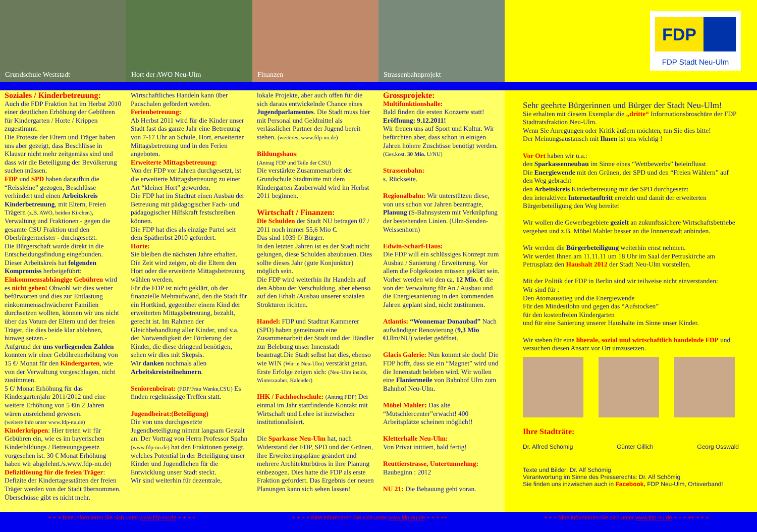Grundschule Weststadt Hort der AWO Neu-Ulm Finanzen Strassenbahnprojekt
FDP
FDP Stadt Neu-Ulm
Soziales / Kinderbetreuung:
Auch die FDP Fraktion hat im Herbst 2010 einer deutlichen Erhöhung der Gebühren für Kindergarten / Horte / Krippen zugestimmt.
Die Proteste der Eltern und Träger haben uns aber gezeigt, dass Beschlüsse in Klausur nicht mehr zeitgemäss sind und dass wir die Beteiligung der Bevölkerung suchen müssen.
FDP und SPD haben daraufhin die “Reissleine” gezogen, Beschlüsse verhindert und einen Arbeitskreis Kinderbetreuung, mit Eltern, Freien Trägern (z.B. AWO, beiden Kirchen), Verwaltung und Fraktionen - gegen die gesamte CSU Fraktion und den Oberbürgermeister - durchgesetzt.
Die Bürgerschaft wurde direkt in die Entscheidungsfindung eingebunden.
Dieser Arbeitskreis hat folgenden Kompromiss herbeigeführt:
Einkommensabhängige Gebühren wird es nicht geben! Obwohl wir dies weiter befürworten und dies zur Entlastung einkommensschwächerer Familien durchsetzen wollten, können wir uns nicht über das Votum der Eltern und der freien Träger, die dies beide klar ablehnen, hinweg setzen.-
Aufgrund der uns vorliegenden Zahlen konnten wir einer Gebührenerhöhung von 15 €/ Monat für den Kindergarten, wie von der Verwaltung vorgeschlagen, nicht zustimmen.
5 €/ Monat Erhöhung für das Kindergartenjahr 2011/2012 und eine weitere Erhöhung von 5 €in 2 Jahren wären ausreichend gewesen.
(weitere Info unter www.fdp-nu.de)
Kinderkrippen: Hier treten wir für Gebühren ein, wie es im bayerischen Kinderbildungs / Betreuungsgesetz vorgesehen ist. 30 € Monat Erhöhung haben wir abgelehnt./s.www.fdp-nu.de)
Defizitlösung für die freien Träger: Defizite der Kindertagesstätten der freien Träger werden von der Stadt übernommen. Überschüsse gibt es nicht mehr.
Wirtschaftliches Handeln kann über Pauschalen gefördert werden.
Ferienbetreuung:
Ab Herbst 2011 wird für die Kinder unser Stadt fast das ganze Jahr eine Betreuung von 7-17 Uhr an Schule, Hort, erweiterter Mittagsbetreuung und in den Ferien angeboten.
Erweiterte Mittagsbetreuung:
Von der FDP vor Jahren durchgesetzt, ist die erweiterte Mittagsbetreuung zu einer Art “kleiner Hort” geworden.
Die FDP hat im Stadtrat einen Ausbau der Betreuung mit pädagogischer Fach- und pädagogischer Hilfskraft festschreiben können.
Die FDP hat dies als einzige Partei seit dem Spätherbst 2010 gefordert.
Horte:
Sie bleiben die nächsten Jahre erhalten. Die Zeit wird zeigen, ob die Eltern den Hort oder die erweiterte Mittagsbetreuung wählen werden.
Für die FDP ist nicht geklärt, ob der finanzielle Mehraufwand, den die Stadt für ein Hortkind, gegenüber einem Kind der erweiterten Mittagsbetreuung, bezahlt, gerecht ist. Im Rahmen der Gleichbehandlung aller Kinder, und v.a. der Notwendigkeit der Förderung der Kinder, die diese dringend benötigen, sehen wir dies mit Skepsis.
Wir danken nochmals allen Arbeitskreisteilnehmern.
Seniorenbeirat: (FDP/Frau Wanke,CSU) Es finden regelmässige Treffen statt.
Jugendbeirat:(Beteiligung)
Die von uns durchgesetzte Jugendbeteiligung nimmt langsam Gestalt an. Der Vortrag von Herrn Professor Spahn (www.fdp-nu.de) hat den Fraktionen gezeigt, welches Potential in der Beteiligung unser Kinder und Jugendlichen für die Entwicklung unser Stadt steckt.
Wir sind weiterhin für dezentrale,
lokale Projekte, aber auch offen für die sich daraus entwickelnde Chance eines Jugendparlamentes. Die Stadt muss hier mit Personal und Geldmittel als verlässlicher Partner der Jugend bereit stehen. (weiteres, www.fdp-nu.de)
Bildungshaus:
(Antrag FDP und Teile der CSU)
Die verstärkte Zusammenarbeit der Grundschule Stadtmitte mit dem Kindergarten Zauberwald wird im Herbst 2011 beginnen.
Wirtschaft / Finanzen:
Die Schulden der Stadt NU betragen 07 / 2011 noch immer 55,6 Mio €.
Das sind 1039 €/ Bürger.
In den letzten Jahren ist es der Stadt nicht gelungen, diese Schulden abzubauen. Dies sollte dieses Jahr (gute Konjunktur) möglich sein.
Die FDP wird weiterhin ihr Handeln auf den Abbau der Verschuldung, aber ebenso auf den Erhalt /Ausbau unserer sozialen Strukturen richten.
Handel: FDP und Stadtrat Kammerer (SPD) haben gemeinsam eine Zusammenarbeit der Stadt und der Händler zur Belebung unser Innenstadt beantragt.Die Stadt selbst hat dies, ebenso wie WIN (Wir in Neu-Ulm) verstärkt getan. Erste Erfolge zeigen sich: (Neu-Ulm inside, Winterzauber, Kalender)
IHK / Fachhochschule: (Antrag FDP) Der einmal im Jahr stattfindende Kontakt mit Wirtschaft und Lehre ist inzwischen institutionalisiert.
Die Sparkasse Neu-Ulm hat, nach Widerstand der FDP, SPD und der Grünen, ihre Erweiterungspläne geändert und mehrere Architekturbüros in ihre Planung einbezogen. Dies hatte die FDP als erste Fraktion gefordert. Das Ergebnis der neuen Planungen kann sich sehen lassen!
Grossprojekte:
Multifunktionshalle:
Bald finden die ersten Konzerte statt!
Eröffnung: 9.12.2011!
Wir freuen uns auf Sport und Kultur. Wir befürchten aber, dass schon in einigen Jahren höhere Zuschüsse benötigt werden. (Ges.kost. 30 Mio. U/NU)
Strassenbahn:
s. Rückseite.
Regionalbahn: Wir unterstützen diese, von uns schon vor Jahren beantragte, Planung (S-Bahnsystem mit Verknüpfung der bestehenden Linien. (Ulm-Senden-Weissenhorn)
Edwin-Scharf-Haus:
Die FDP will ein schlüssiges Konzept zum Ausbau / Sanierung / Erweiterung. Vor allem die Folgekosten müssen geklärt sein. Vorher werden wir den ca. 12 Mio. € die von der Verwaltung für An / Ausbau und die Energiesanierung in den kommenden Jahren geplant sind, nicht zustimmen.
Atlantis: “Wonnemar Donaubad” Nach aufwändiger Renovierung (9,3 Mio €Ulm/NU) wieder geöffnet.
Glacis Galerie: Nun kommt sie doch! Die FDP hofft, dass sie ein “Magnet” wird und die Innenstadt beleben wird. Wir wollen eine Flaniermeile von Bahnhof Ulm zum Bahnhof Neu-Ulm.
Möbel Mahler: Das alte “Mutschlercenter”erwacht! 400 Arbeitsplätze scheinen möglich!!
Kletterhalle Neu-Ulm:
Von Privat initiiert, bald fertig!
Reuttierstrasse, Untertunnelung:
Baubeginn : 2012
NU 21: Die Bebauung geht voran.
Sehr geehrte Bürgerinnen und Bürger der Stadt Neu-Ulm!
Sie erhalten mit diesem Exemplar die „dritte“ Informationsbroschüre der FDP Stadtratsfraktion Neu-Ulm.
Wenn Sie Anregungen oder Kritik äußern möchten, tun Sie dies bitte!
Der Meinungsaustausch mit Ihnen ist uns wichtig !
Vor Ort haben wir u.a.:
den Sparkassenneubau im Sinne eines “Wettbewerbs” beieinflusst
Die Energiewende mit den Grünen, der SPD und den “Freien Wählern” auf den Weg gebracht
den Arbeitskreis Kinderbetreuung mit der SPD durchgesetzt
den interaktiven Internetauftritt erreicht und damit der erweiterten Bürgerbeteiligung den Weg bereitet
Wir wollen die Gewerbegebiete gezielt an zukunftssichere Wirtschaftsbetriebe vergeben und z.B. Möbel Mahler besser an die Innnenstadt anbinden.
Wir werden die Bürgerbeteiligung weiterhin ernst nehmen.
Wir werden Ihnen am 11.11.11 um 18 Uhr im Saal der Petruskirche am Petrusplatz den Haushalt 2012 der Stadt Neu-Ulm vorstellen.
Mit der Politik der FDP in Berlin sind wir teilweise nicht einverstanden:
Wir sind für :
Den Atomausstieg und die Energiewende
Für den Mindestlohn und gegen das “Aufstocken”
für den kostenfreien Kindergarten
und für eine Sanierung unserer Haushalte im Sinne unser Kinder.
Wir stehen für eine liberale, sozial und wirtschaftlich handelnde FDP und versuchen diesen Ansatz vor Ort umzusetzen.
Ihre Stadträte:
Dr. Alfred Schömig Günter Gillich Georg Osswald
Texte und Bilder: Dr. Alf Schömig
Verantwortung im Sinne des Presserechts: Dr. Alf Schömig
Sie finden uns inzwischen auch in Facebook, FDP Neu-Ulm, Ortsverband!
+ + + Bitte informieren Sie sich unter www.fdp-nu.de + + + + + + + + Bitte informieren Sie sich unter www.fdp-nu.de + + + ++ + + + Bitte informieren Sie sich unter www.fdp-nu.de + + + ++ + + +